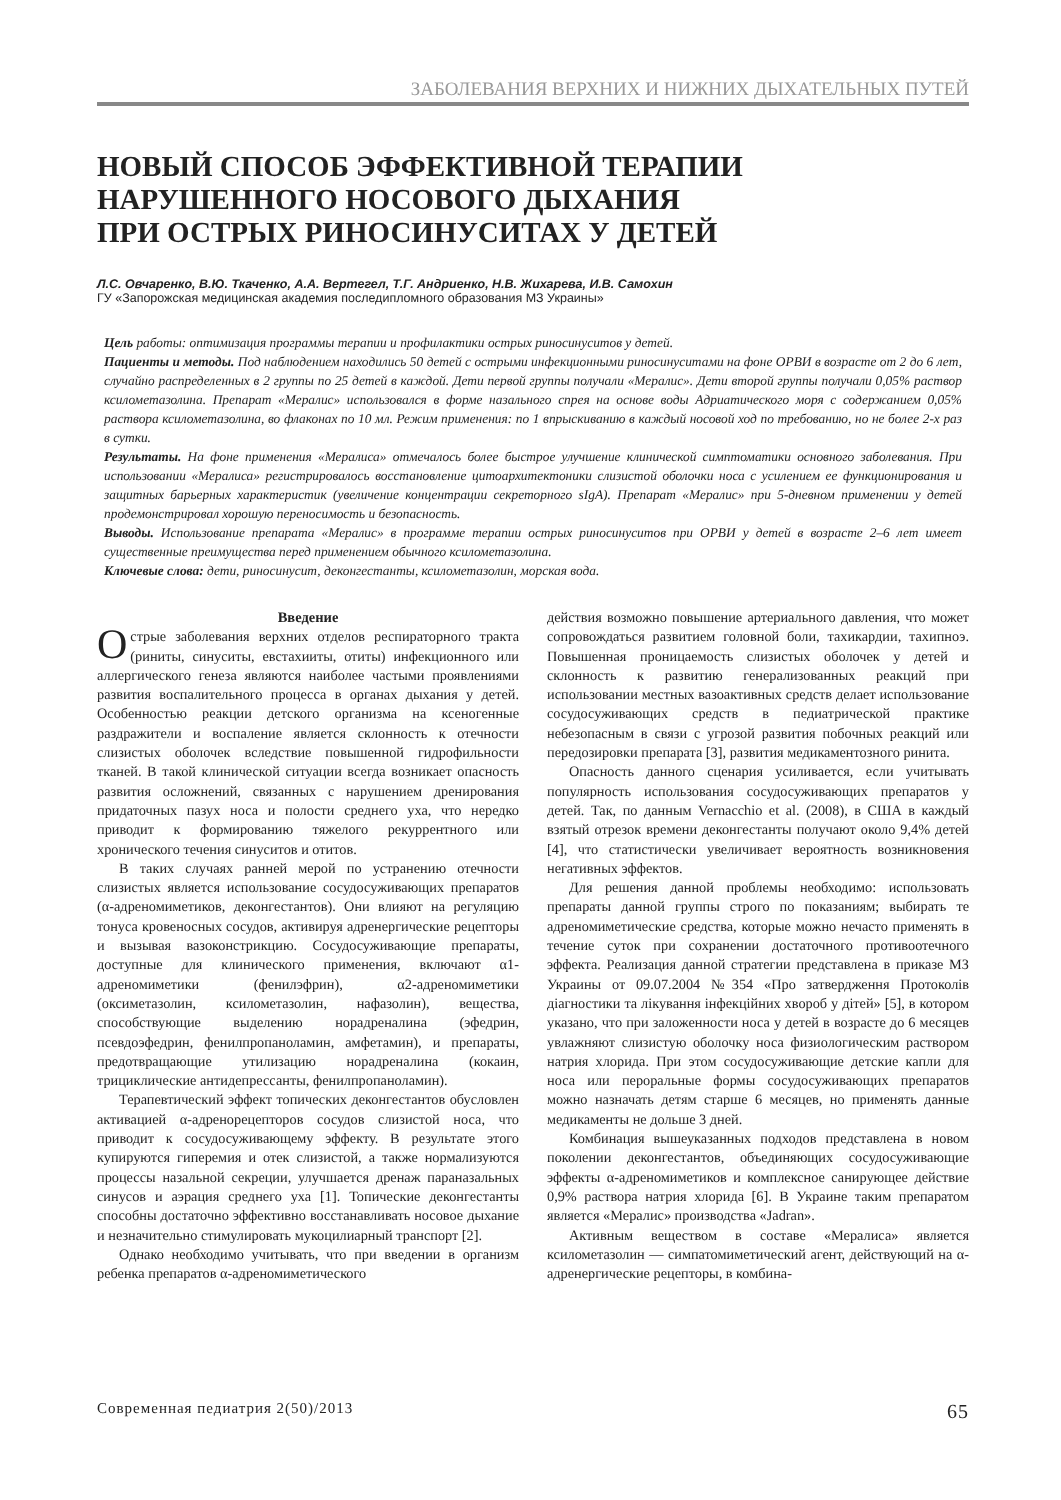ЗАБОЛЕВАНИЯ ВЕРХНИХ И НИЖНИХ ДЫХАТЕЛЬНЫХ ПУТЕЙ
НОВЫЙ СПОСОБ ЭФФЕКТИВНОЙ ТЕРАПИИ
НАРУШЕННОГО НОСОВОГО ДЫХАНИЯ
ПРИ ОСТРЫХ РИНОСИНУСИТАХ У ДЕТЕЙ
Л.С. Овчаренко, В.Ю. Ткаченко, А.А. Вертегел, Т.Г. Андриенко, Н.В. Жихарева, И.В. Самохин
ГУ «Запорожская медицинская академия последипломного образования МЗ Украины»
Цель работы: оптимизация программы терапии и профилактики острых риносинуситов у детей.
Пациенты и методы. Под наблюдением находились 50 детей с острыми инфекционными риносинуситами на фоне ОРВИ в возрасте от 2 до 6 лет, случайно распределенных в 2 группы по 25 детей в каждой. Дети первой группы получали «Мералис». Дети второй группы получали 0,05% раствор ксилометазолина. Препарат «Мералис» использовался в форме назального спрея на основе воды Адриатического моря с содержанием 0,05% раствора ксилометазолина, во флаконах по 10 мл. Режим применения: по 1 впрыскиванию в каждый носовой ход по требованию, но не более 2-х раз в сутки.
Результаты. На фоне применения «Мералиса» отмечалось более быстрое улучшение клинической симптоматики основного заболевания. При использовании «Мералиса» регистрировалось восстановление цитоархитектоники слизистой оболочки носа с усилением ее функционирования и защитных барьерных характеристик (увеличение концентрации секреторного sIgA). Препарат «Мералис» при 5-дневном применении у детей продемонстрировал хорошую переносимость и безопасность.
Выводы. Использование препарата «Мералис» в программе терапии острых риносинуситов при ОРВИ у детей в возрасте 2–6 лет имеет существенные преимущества перед применением обычного ксилометазолина.
Ключевые слова: дети, риносинусит, деконгестанты, ксилометазолин, морская вода.
Введение
Острые заболевания верхних отделов респираторного тракта (риниты, синуситы, евстахииты, отиты) инфекционного или аллергического генеза являются наиболее частыми проявлениями развития воспалительного процесса в органах дыхания у детей. Особенностью реакции детского организма на ксеногенные раздражители и воспаление является склонность к отечности слизистых оболочек вследствие повышенной гидрофильности тканей. В такой клинической ситуации всегда возникает опасность развития осложнений, связанных с нарушением дренирования придаточных пазух носа и полости среднего уха, что нередко приводит к формированию тяжелого рекуррентного или хронического течения синуситов и отитов.
В таких случаях ранней мерой по устранению отечности слизистых является использование сосудосуживающих препаратов (α-адреномиметиков, деконгестантов). Они влияют на регуляцию тонуса кровеносных сосудов, активируя адренергические рецепторы и вызывая вазоконстрикцию. Сосудосуживающие препараты, доступные для клинического применения, включают α1-адреномиметики (фенилэфрин), α2-адреномиметики (оксиметазолин, ксилометазолин, нафазолин), вещества, способствующие выделению норадреналина (эфедрин, псевдоэфедрин, фенилпропаноламин, амфетамин), и препараты, предотвращающие утилизацию норадреналина (кокаин, трициклические антидепрессанты, фенилпропаноламин).
Терапевтический эффект топических деконгестантов обусловлен активацией α-адренорецепторов сосудов слизистой носа, что приводит к сосудосуживающему эффекту. В результате этого купируются гиперемия и отек слизистой, а также нормализуются процессы назальной секреции, улучшается дренаж параназальных синусов и аэрация среднего уха [1]. Топические деконгестанты способны достаточно эффективно восстанавливать носовое дыхание и незначительно стимулировать мукоцилиарный транспорт [2].
Однако необходимо учитывать, что при введении в организм ребенка препаратов α-адреномиметического
действия возможно повышение артериального давления, что может сопровождаться развитием головной боли, тахикардии, тахипноэ. Повышенная проницаемость слизистых оболочек у детей и склонность к развитию генерализованных реакций при использовании местных вазоактивных средств делает использование сосудосуживающих средств в педиатрической практике небезопасным в связи с угрозой развития побочных реакций или передозировки препарата [3], развития медикаментозного ринита.
Опасность данного сценария усиливается, если учитывать популярность использования сосудосуживающих препаратов у детей. Так, по данным Vernacchio et al. (2008), в США в каждый взятый отрезок времени деконгестанты получают около 9,4% детей [4], что статистически увеличивает вероятность возникновения негативных эффектов.
Для решения данной проблемы необходимо: использовать препараты данной группы строго по показаниям; выбирать те адреномиметические средства, которые можно нечасто применять в течение суток при сохранении достаточного противоотечного эффекта. Реализация данной стратегии представлена в приказе МЗ Украины от 09.07.2004 №354 «Про затвердження Протоколів діагностики та лікування інфекційних хвороб у дітей» [5], в котором указано, что при заложенности носа у детей в возрасте до 6 месяцев увлажняют слизистую оболочку носа физиологическим раствором натрия хлорида. При этом сосудосуживающие детские капли для носа или пероральные формы сосудосуживающих препаратов можно назначать детям старше 6 месяцев, но применять данные медикаменты не дольше 3 дней.
Комбинация вышеуказанных подходов представлена в новом поколении деконгестантов, объединяющих сосудосуживающие эффекты α-адреномиметиков и комплексное санирующее действие 0,9% раствора натрия хлорида [6]. В Украине таким препаратом является «Мералис» производства «Jadran».
Активным веществом в составе «Мералиса» является ксилометазолин — симпатомиметический агент, действующий на α-адренергические рецепторы, в комбина-
Современная педиатрия 2(50)/2013 65